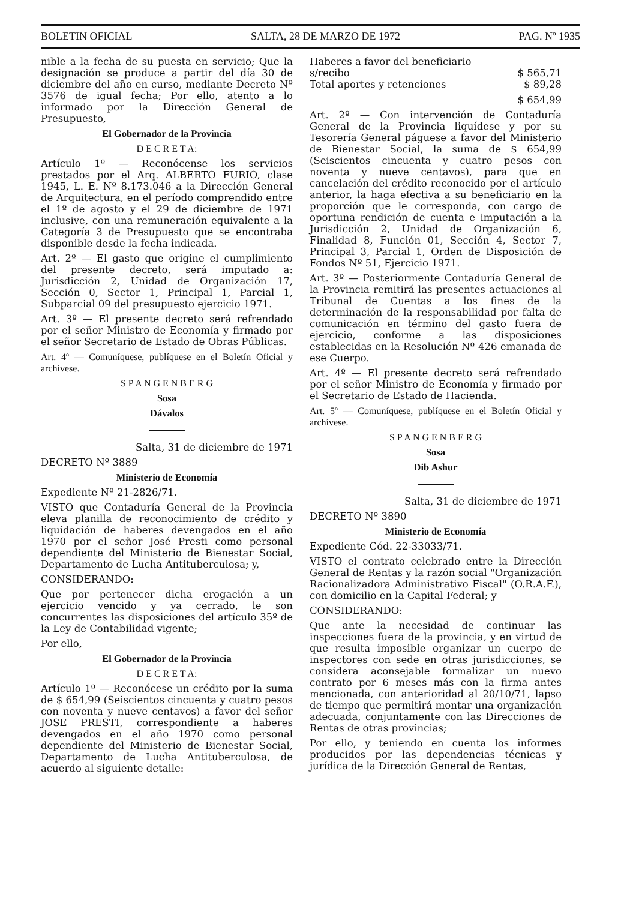BOLETIN OFICIAL SALTA, 28 DE MARZO DE 1972 PAG. Nº 1935
nible a la fecha de su puesta en servicio; Que la designación se produce a partir del día 30 de diciembre del año en curso, mediante Decreto Nº 3576 de igual fecha; Por ello, atento a lo informado por la Dirección General de Presupuesto,
El Gobernador de la Provincia
D E C R E T A:
Artículo 1º — Reconócense los servicios prestados por el Arq. ALBERTO FURIO, clase 1945, L. E. Nº 8.173.046 a la Dirección General de Arquitectura, en el período comprendido entre el 1º de agosto y el 29 de diciembre de 1971 inclusive, con una remuneración equivalente a la Categoría 3 de Presupuesto que se encontraba disponible desde la fecha indicada.
Art. 2º — El gasto que origine el cumplimiento del presente decreto, será imputado a: Jurisdicción 2, Unidad de Organización 17, Sección 0, Sector 1, Principal 1, Parcial 1, Subparcial 09 del presupuesto ejercicio 1971.
Art. 3º — El presente decreto será refrendado por el señor Ministro de Economía y firmado por el señor Secretario de Estado de Obras Públicas.
Art. 4º — Comuníquese, publíquese en el Boletín Oficial y archívese.
S P A N G E N B E R G
Sosa
Dávalos
Salta, 31 de diciembre de 1971
DECRETO Nº 3889
Ministerio de Economía
Expediente Nº 21-2826/71.
VISTO que Contaduría General de la Provincia eleva planilla de reconocimiento de crédito y liquidación de haberes devengados en el año 1970 por el señor José Presti como personal dependiente del Ministerio de Bienestar Social, Departamento de Lucha Antituberculosa; y,
CONSIDERANDO:
Que por pertenecer dicha erogación a un ejercicio vencido y ya cerrado, le son concurrentes las disposiciones del artículo 35º de la Ley de Contabilidad vigente;
Por ello,
El Gobernador de la Provincia
D E C R E T A:
Artículo 1º — Reconócese un crédito por la suma de $ 654,99 (Seiscientos cincuenta y cuatro pesos con noventa y nueve centavos) a favor del señor JOSE PRESTI, correspondiente a haberes devengados en el año 1970 como personal dependiente del Ministerio de Bienestar Social, Departamento de Lucha Antituberculosa, de acuerdo al siguiente detalle:
Haberes a favor del beneficiario
s/recibo $ 565,71
Total aportes y retenciones $ 89,28
$ 654,99
Art. 2º — Con intervención de Contaduría General de la Provincia liquídese y por su Tesorería General páguese a favor del Ministerio de Bienestar Social, la suma de $ 654,99 (Seiscientos cincuenta y cuatro pesos con noventa y nueve centavos), para que en cancelación del crédito reconocido por el artículo anterior, la haga efectiva a su beneficiario en la proporción que le corresponda, con cargo de oportuna rendición de cuenta e imputación a la Jurisdicción 2, Unidad de Organización 6, Finalidad 8, Función 01, Sección 4, Sector 7, Principal 3, Parcial 1, Orden de Disposición de Fondos Nº 51, Ejercicio 1971.
Art. 3º — Posteriormente Contaduría General de la Provincia remitirá las presentes actuaciones al Tribunal de Cuentas a los fines de la determinación de la responsabilidad por falta de comunicación en término del gasto fuera de ejercicio, conforme a las disposiciones establecidas en la Resolución Nº 426 emanada de ese Cuerpo.
Art. 4º — El presente decreto será refrendado por el señor Ministro de Economía y firmado por el Secretario de Estado de Hacienda.
Art. 5º — Comuníquese, publíquese en el Boletín Oficial y archívese.
S P A N G E N B E R G
Sosa
Dib Ashur
Salta, 31 de diciembre de 1971
DECRETO Nº 3890
Ministerio de Economía
Expediente Cód. 22-33033/71.
VISTO el contrato celebrado entre la Dirección General de Rentas y la razón social "Organización Racionalizadora Administrativo Fiscal" (O.R.A.F.), con domicilio en la Capital Federal; y
CONSIDERANDO:
Que ante la necesidad de continuar las inspecciones fuera de la provincia, y en virtud de que resulta imposible organizar un cuerpo de inspectores con sede en otras jurisdicciones, se considera aconsejable formalizar un nuevo contrato por 6 meses más con la firma antes mencionada, con anterioridad al 20/10/71, lapso de tiempo que permitirá montar una organización adecuada, conjuntamente con las Direcciones de Rentas de otras provincias;
Por ello, y teniendo en cuenta los informes producidos por las dependencias técnicas y jurídica de la Dirección General de Rentas,